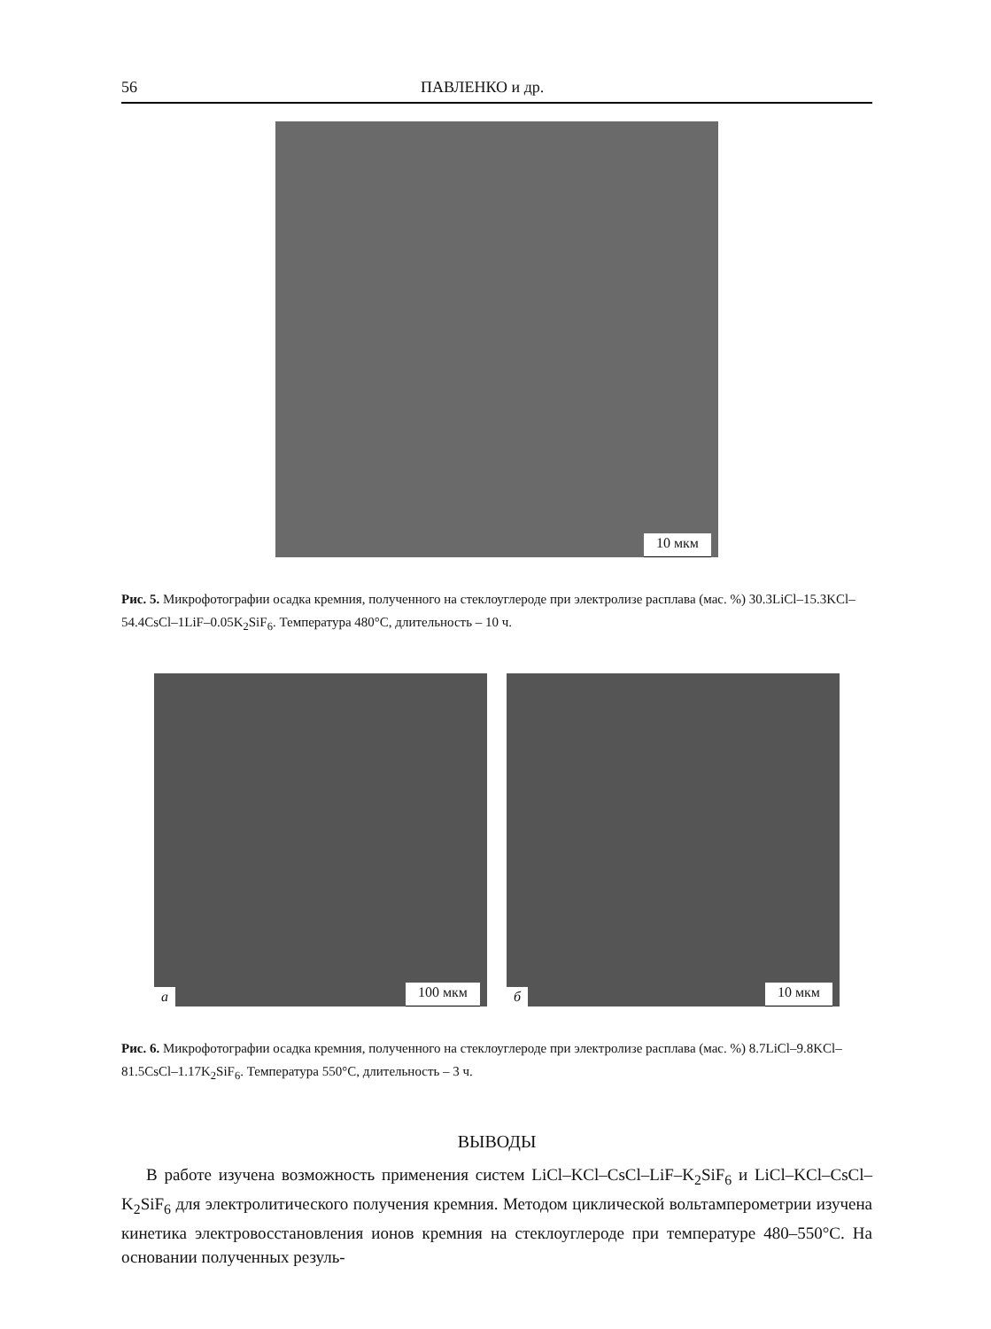56 ПАВЛЕНКО и др.
10 мкм
Рис. 5. Микрофотографии осадка кремния, полученного на стеклоуглероде при электролизе расплава (мас. %) 30.3LiCl–15.3KCl–54.4CsCl–1LiF–0.05K<sub>2</sub>SiF<sub>6</sub>. Температура 480°C, длительность – 10 ч.
а 100 мкм
б 10 мкм
Рис. 6. Микрофотографии осадка кремния, полученного на стеклоуглероде при электролизе расплава (мас. %) 8.7LiCl–9.8KCl–81.5CsCl–1.17K<sub>2</sub>SiF<sub>6</sub>. Температура 550°C, длительность – 3 ч.
ВЫВОДЫ
В работе изучена возможность применения систем LiCl–KCl–CsCl–LiF–K<sub>2</sub>SiF<sub>6</sub> и LiCl–KCl–CsCl–K<sub>2</sub>SiF<sub>6</sub> для электролитического получения кремния. Методом циклической вольтамперометрии изучена кинетика электровосстановления ионов кремния на стеклоуглероде при температуре 480–550°C. На основании полученных резуль-